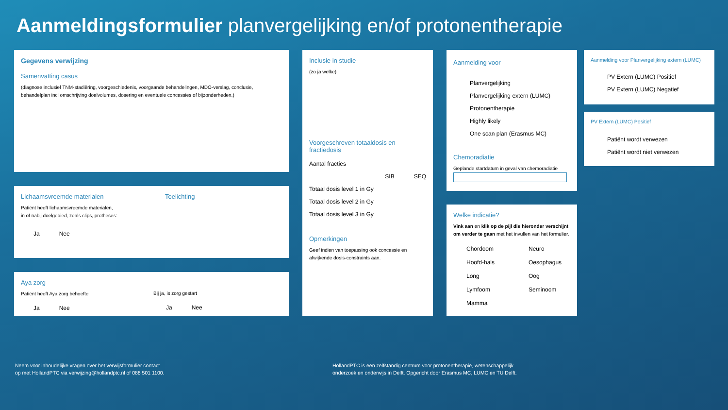Aanmeldingsformulier planvergelijking en/of protonentherapie
Gegevens verwijzing
Samenvatting casus
(diagnose inclusief TNM-stadiëring, voorgeschiedenis, voorgaande behandelingen, MDO-verslag, conclusie, behandelplan incl omschrijving doelvolumes, dosering en eventuele concessies of bijzonderheden.)
Lichaamsvreemde materialen
Patiënt heeft lichaamsvreemde materialen,
in of nabij doelgebied, zoals clips, protheses:
Ja Nee
Toelichting
Aya zorg
Patiënt heeft Aya zorg behoefte
Ja Nee
Bij ja, is zorg gestart
Ja Nee
Inclusie in studie
(zo ja welke)
Voorgeschreven totaaldosis en fractiedosis
Aantal fracties
SIB SEQ
Totaal dosis level 1 in Gy
Totaal dosis level 2 in Gy
Totaal dosis level 3 in Gy
Opmerkingen
Geef indien van toepassing ook concessie en afwijkende dosis-constraints aan.
Aanmelding voor
Planvergelijking
Planvergelijking extern (LUMC)
Protonentherapie
Highly likely
One scan plan (Erasmus MC)
Chemoradiatie
Geplande startdatum in geval van chemoradiatie
Welke indicatie?
Vink aan en klik op de pijl die hieronder verschijnt om verder te gaan met het invullen van het formulier.
Chordoom Neuro Hoofd-hals Oesophagus Long Oog Lymfoom Seminoom Mamma
Aanmelding voor Planvergelijking extern (LUMC)
PV Extern (LUMC) Positief
PV Extern (LUMC) Negatief
PV Extern (LUMC) Positief
Patiënt wordt verwezen
Patiënt wordt niet verwezen
Neem voor inhoudelijke vragen over het verwijsformulier contact
op met HollandPTC via verwijzing@hollandptc.nl of 088 501 1100.
HollandPTC is een zelfstandig centrum voor protonentherapie, wetenschappelijk
onderzoek en onderwijs in Delft. Opgericht door Erasmus MC, LUMC en TU Delft.